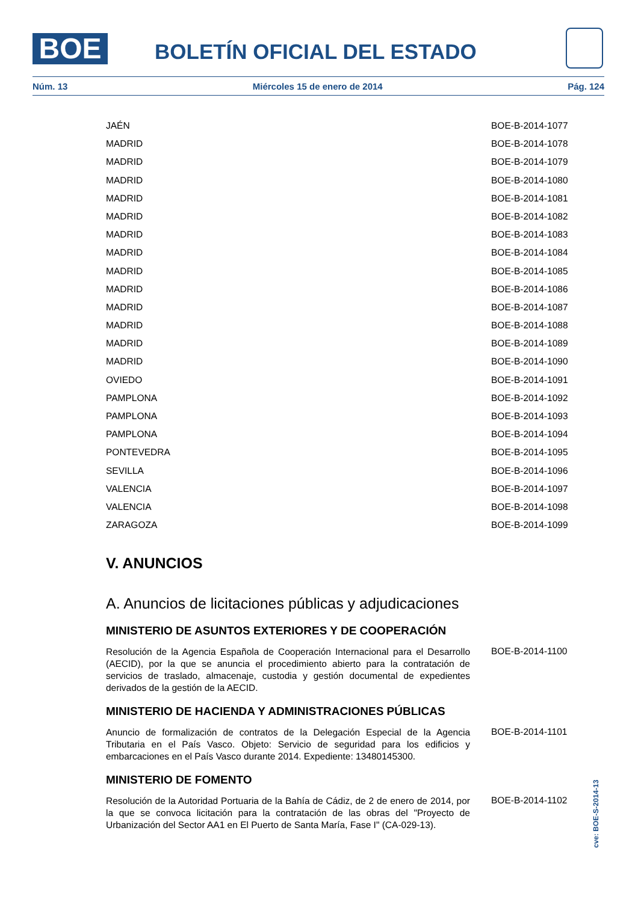BOE BOLETÍN OFICIAL DEL ESTADO
Núm. 13 Miércoles 15 de enero de 2014 Pág. 124
| JAÉN | BOE-B-2014-1077 |
| MADRID | BOE-B-2014-1078 |
| MADRID | BOE-B-2014-1079 |
| MADRID | BOE-B-2014-1080 |
| MADRID | BOE-B-2014-1081 |
| MADRID | BOE-B-2014-1082 |
| MADRID | BOE-B-2014-1083 |
| MADRID | BOE-B-2014-1084 |
| MADRID | BOE-B-2014-1085 |
| MADRID | BOE-B-2014-1086 |
| MADRID | BOE-B-2014-1087 |
| MADRID | BOE-B-2014-1088 |
| MADRID | BOE-B-2014-1089 |
| MADRID | BOE-B-2014-1090 |
| OVIEDO | BOE-B-2014-1091 |
| PAMPLONA | BOE-B-2014-1092 |
| PAMPLONA | BOE-B-2014-1093 |
| PAMPLONA | BOE-B-2014-1094 |
| PONTEVEDRA | BOE-B-2014-1095 |
| SEVILLA | BOE-B-2014-1096 |
| VALENCIA | BOE-B-2014-1097 |
| VALENCIA | BOE-B-2014-1098 |
| ZARAGOZA | BOE-B-2014-1099 |
V. ANUNCIOS
A. Anuncios de licitaciones públicas y adjudicaciones
MINISTERIO DE ASUNTOS EXTERIORES Y DE COOPERACIÓN
Resolución de la Agencia Española de Cooperación Internacional para el Desarrollo (AECID), por la que se anuncia el procedimiento abierto para la contratación de servicios de traslado, almacenaje, custodia y gestión documental de expedientes derivados de la gestión de la AECID.
BOE-B-2014-1100
MINISTERIO DE HACIENDA Y ADMINISTRACIONES PÚBLICAS
Anuncio de formalización de contratos de la Delegación Especial de la Agencia Tributaria en el País Vasco. Objeto: Servicio de seguridad para los edificios y embarcaciones en el País Vasco durante 2014. Expediente: 13480145300.
BOE-B-2014-1101
MINISTERIO DE FOMENTO
Resolución de la Autoridad Portuaria de la Bahía de Cádiz, de 2 de enero de 2014, por la que se convoca licitación para la contratación de las obras del "Proyecto de Urbanización del Sector AA1 en El Puerto de Santa María, Fase I" (CA-029-13).
BOE-B-2014-1102
cve: BOE-S-2014-13